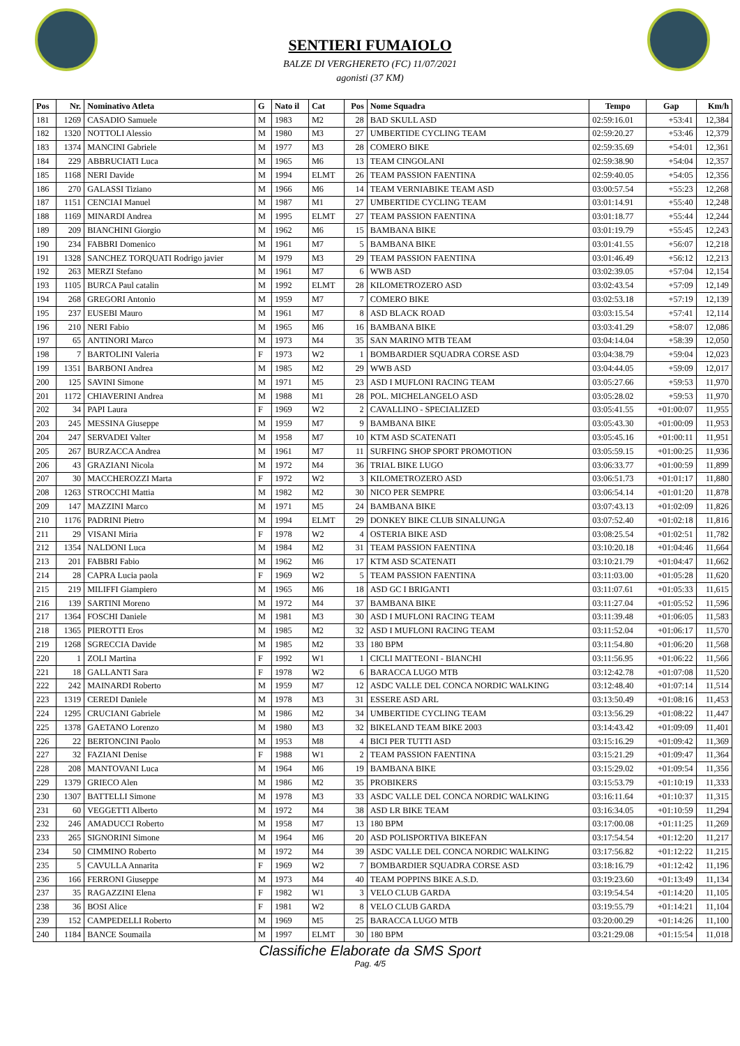SENTIERI FUMAIOLO
BALZE DI VERGHERETO (FC) 11/07/2021
agonisti (37 KM)
| Pos | Nr. | Nominativo Atleta | G | Nato il | Cat | Pos | Nome Squadra | Tempo | Gap | Km/h |
| --- | --- | --- | --- | --- | --- | --- | --- | --- | --- | --- |
| 181 | 1269 | CASADIO Samuele | M | 1983 | M2 | 28 | BAD SKULL ASD | 02:59:16.01 | +53:41 | 12,384 |
| 182 | 1320 | NOTTOLI Alessio | M | 1980 | M3 | 27 | UMBERTIDE CYCLING TEAM | 02:59:20.27 | +53:46 | 12,379 |
| 183 | 1374 | MANCINI Gabriele | M | 1977 | M3 | 28 | COMERO BIKE | 02:59:35.69 | +54:01 | 12,361 |
| 184 | 229 | ABBRUCIATI Luca | M | 1965 | M6 | 13 | TEAM CINGOLANI | 02:59:38.90 | +54:04 | 12,357 |
| 185 | 1168 | NERI Davide | M | 1994 | ELMT | 26 | TEAM PASSION FAENTINA | 02:59:40.05 | +54:05 | 12,356 |
| 186 | 270 | GALASSI Tiziano | M | 1966 | M6 | 14 | TEAM VERNIABIKE TEAM ASD | 03:00:57.54 | +55:23 | 12,268 |
| 187 | 1151 | CENCIAI Manuel | M | 1987 | M1 | 27 | UMBERTIDE CYCLING TEAM | 03:01:14.91 | +55:40 | 12,248 |
| 188 | 1169 | MINARDI Andrea | M | 1995 | ELMT | 27 | TEAM PASSION FAENTINA | 03:01:18.77 | +55:44 | 12,244 |
| 189 | 209 | BIANCHINI Giorgio | M | 1962 | M6 | 15 | BAMBANA BIKE | 03:01:19.79 | +55:45 | 12,243 |
| 190 | 234 | FABBRI Domenico | M | 1961 | M7 | 5 | BAMBANA BIKE | 03:01:41.55 | +56:07 | 12,218 |
| 191 | 1328 | SANCHEZ TORQUATI Rodrigo javier | M | 1979 | M3 | 29 | TEAM PASSION FAENTINA | 03:01:46.49 | +56:12 | 12,213 |
| 192 | 263 | MERZI Stefano | M | 1961 | M7 | 6 | WWB ASD | 03:02:39.05 | +57:04 | 12,154 |
| 193 | 1105 | BURCA Paul catalin | M | 1992 | ELMT | 28 | KILOMETROZERO ASD | 03:02:43.54 | +57:09 | 12,149 |
| 194 | 268 | GREGORI Antonio | M | 1959 | M7 | 7 | COMERO BIKE | 03:02:53.18 | +57:19 | 12,139 |
| 195 | 237 | EUSEBI Mauro | M | 1961 | M7 | 8 | ASD BLACK ROAD | 03:03:15.54 | +57:41 | 12,114 |
| 196 | 210 | NERI Fabio | M | 1965 | M6 | 16 | BAMBANA BIKE | 03:03:41.29 | +58:07 | 12,086 |
| 197 | 65 | ANTINORI Marco | M | 1973 | M4 | 35 | SAN MARINO MTB TEAM | 03:04:14.04 | +58:39 | 12,050 |
| 198 | 7 | BARTOLINI Valeria | F | 1973 | W2 | 1 | BOMBARDIER SQUADRA CORSE ASD | 03:04:38.79 | +59:04 | 12,023 |
| 199 | 1351 | BARBONI Andrea | M | 1985 | M2 | 29 | WWB ASD | 03:04:44.05 | +59:09 | 12,017 |
| 200 | 125 | SAVINI Simone | M | 1971 | M5 | 23 | ASD I MUFLONI RACING TEAM | 03:05:27.66 | +59:53 | 11,970 |
| 201 | 1172 | CHIAVERINI Andrea | M | 1988 | M1 | 28 | POL. MICHELANGELO ASD | 03:05:28.02 | +59:53 | 11,970 |
| 202 | 34 | PAPI Laura | F | 1969 | W2 | 2 | CAVALLINO - SPECIALIZED | 03:05:41.55 | +01:00:07 | 11,955 |
| 203 | 245 | MESSINA Giuseppe | M | 1959 | M7 | 9 | BAMBANA BIKE | 03:05:43.30 | +01:00:09 | 11,953 |
| 204 | 247 | SERVADEI Valter | M | 1958 | M7 | 10 | KTM ASD SCATENATI | 03:05:45.16 | +01:00:11 | 11,951 |
| 205 | 267 | BURZACCA Andrea | M | 1961 | M7 | 11 | SURFING SHOP SPORT PROMOTION | 03:05:59.15 | +01:00:25 | 11,936 |
| 206 | 43 | GRAZIANI Nicola | M | 1972 | M4 | 36 | TRIAL BIKE LUGO | 03:06:33.77 | +01:00:59 | 11,899 |
| 207 | 30 | MACCHEROZZI Marta | F | 1972 | W2 | 3 | KILOMETROZERO ASD | 03:06:51.73 | +01:01:17 | 11,880 |
| 208 | 1263 | STROCCHI Mattia | M | 1982 | M2 | 30 | NICO PER SEMPRE | 03:06:54.14 | +01:01:20 | 11,878 |
| 209 | 147 | MAZZINI Marco | M | 1971 | M5 | 24 | BAMBANA BIKE | 03:07:43.13 | +01:02:09 | 11,826 |
| 210 | 1176 | PADRINI Pietro | M | 1994 | ELMT | 29 | DONKEY BIKE CLUB SINALUNGA | 03:07:52.40 | +01:02:18 | 11,816 |
| 211 | 29 | VISANI Miria | F | 1978 | W2 | 4 | OSTERIA BIKE ASD | 03:08:25.54 | +01:02:51 | 11,782 |
| 212 | 1354 | NALDONI Luca | M | 1984 | M2 | 31 | TEAM PASSION FAENTINA | 03:10:20.18 | +01:04:46 | 11,664 |
| 213 | 201 | FABBRI Fabio | M | 1962 | M6 | 17 | KTM ASD SCATENATI | 03:10:21.79 | +01:04:47 | 11,662 |
| 214 | 28 | CAPRA Lucia paola | F | 1969 | W2 | 5 | TEAM PASSION FAENTINA | 03:11:03.00 | +01:05:28 | 11,620 |
| 215 | 219 | MILIFFI Giampiero | M | 1965 | M6 | 18 | ASD GC I BRIGANTI | 03:11:07.61 | +01:05:33 | 11,615 |
| 216 | 139 | SARTINI Moreno | M | 1972 | M4 | 37 | BAMBANA BIKE | 03:11:27.04 | +01:05:52 | 11,596 |
| 217 | 1364 | FOSCHI Daniele | M | 1981 | M3 | 30 | ASD I MUFLONI RACING TEAM | 03:11:39.48 | +01:06:05 | 11,583 |
| 218 | 1365 | PIEROTTI Eros | M | 1985 | M2 | 32 | ASD I MUFLONI RACING TEAM | 03:11:52.04 | +01:06:17 | 11,570 |
| 219 | 1268 | SGRECCIA Davide | M | 1985 | M2 | 33 | 180 BPM | 03:11:54.80 | +01:06:20 | 11,568 |
| 220 | 1 | ZOLI Martina | F | 1992 | W1 | 1 | CICLI MATTEONI - BIANCHI | 03:11:56.95 | +01:06:22 | 11,566 |
| 221 | 18 | GALLANTI Sara | F | 1978 | W2 | 6 | BARACCA LUGO MTB | 03:12:42.78 | +01:07:08 | 11,520 |
| 222 | 242 | MAINARDI Roberto | M | 1959 | M7 | 12 | ASDC VALLE DEL CONCA NORDIC WALKING | 03:12:48.40 | +01:07:14 | 11,514 |
| 223 | 1319 | CEREDI Daniele | M | 1978 | M3 | 31 | ESSERE ASD ARL | 03:13:50.49 | +01:08:16 | 11,453 |
| 224 | 1295 | CRUCIANI Gabriele | M | 1986 | M2 | 34 | UMBERTIDE CYCLING TEAM | 03:13:56.29 | +01:08:22 | 11,447 |
| 225 | 1378 | GAETANO Lorenzo | M | 1980 | M3 | 32 | BIKELAND TEAM BIKE 2003 | 03:14:43.42 | +01:09:09 | 11,401 |
| 226 | 22 | BERTONCINI Paolo | M | 1953 | M8 | 4 | BICI PER TUTTI ASD | 03:15:16.29 | +01:09:42 | 11,369 |
| 227 | 32 | FAZIANI Denise | F | 1988 | W1 | 2 | TEAM PASSION FAENTINA | 03:15:21.29 | +01:09:47 | 11,364 |
| 228 | 208 | MANTOVANI Luca | M | 1964 | M6 | 19 | BAMBANA BIKE | 03:15:29.02 | +01:09:54 | 11,356 |
| 229 | 1379 | GRIECO Alen | M | 1986 | M2 | 35 | PROBIKERS | 03:15:53.79 | +01:10:19 | 11,333 |
| 230 | 1307 | BATTELLI Simone | M | 1978 | M3 | 33 | ASDC VALLE DEL CONCA NORDIC WALKING | 03:16:11.64 | +01:10:37 | 11,315 |
| 231 | 60 | VEGGETTI Alberto | M | 1972 | M4 | 38 | ASD LR BIKE TEAM | 03:16:34.05 | +01:10:59 | 11,294 |
| 232 | 246 | AMADUCCI Roberto | M | 1958 | M7 | 13 | 180 BPM | 03:17:00.08 | +01:11:25 | 11,269 |
| 233 | 265 | SIGNORINI Simone | M | 1964 | M6 | 20 | ASD POLISPORTIVA BIKEFAN | 03:17:54.54 | +01:12:20 | 11,217 |
| 234 | 50 | CIMMINO Roberto | M | 1972 | M4 | 39 | ASDC VALLE DEL CONCA NORDIC WALKING | 03:17:56.82 | +01:12:22 | 11,215 |
| 235 | 5 | CAVULLA Annarita | F | 1969 | W2 | 7 | BOMBARDIER SQUADRA CORSE ASD | 03:18:16.79 | +01:12:42 | 11,196 |
| 236 | 166 | FERRONI Giuseppe | M | 1973 | M4 | 40 | TEAM POPPINS BIKE A.S.D. | 03:19:23.60 | +01:13:49 | 11,134 |
| 237 | 35 | RAGAZZINI Elena | F | 1982 | W1 | 3 | VELO CLUB GARDA | 03:19:54.54 | +01:14:20 | 11,105 |
| 238 | 36 | BOSI Alice | F | 1981 | W2 | 8 | VELO CLUB GARDA | 03:19:55.79 | +01:14:21 | 11,104 |
| 239 | 152 | CAMPEDELLI Roberto | M | 1969 | M5 | 25 | BARACCA LUGO MTB | 03:20:00.29 | +01:14:26 | 11,100 |
| 240 | 1184 | BANCE Soumaila | M | 1997 | ELMT | 30 | 180 BPM | 03:21:29.08 | +01:15:54 | 11,018 |
Classifiche Elaborate da SMS Sport
Pag. 4/5